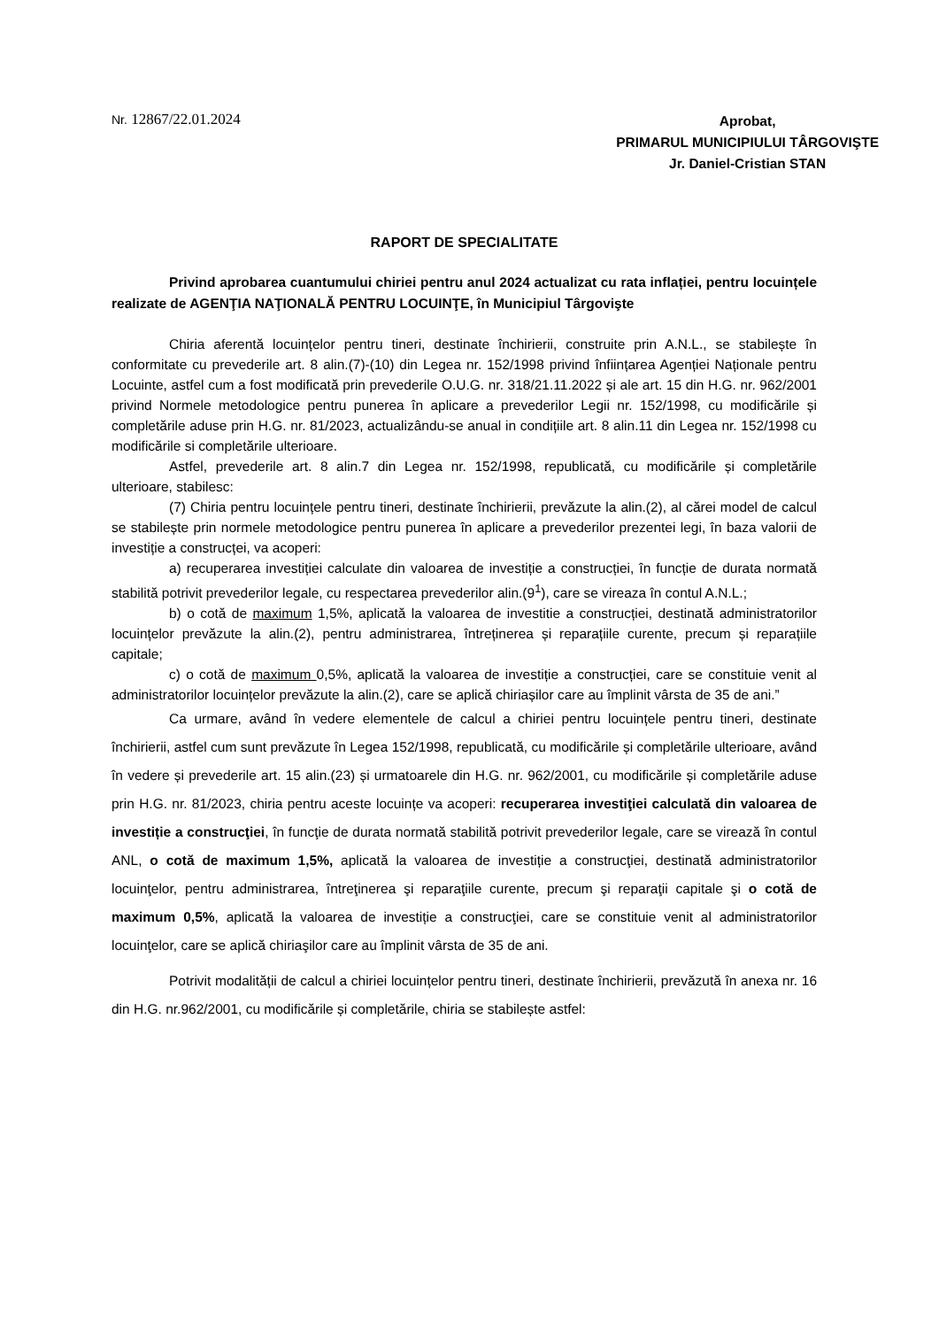Nr. 12867/22.01.2024
Aprobat,
PRIMARUL MUNICIPIULUI TÂRGOVIŞTE
Jr. Daniel-Cristian STAN
RAPORT DE SPECIALITATE
Privind aprobarea cuantumului chiriei pentru anul 2024 actualizat cu rata inflației, pentru locuințele realizate de AGENŢIA NAŢIONALĂ PENTRU LOCUINŢE, în Municipiul Târgovişte
Chiria aferentă locuințelor pentru tineri, destinate închirierii, construite prin A.N.L., se stabilește în conformitate cu prevederile art. 8 alin.(7)-(10) din Legea nr. 152/1998 privind înființarea Agenției Naționale pentru Locuinte, astfel cum a fost modificată prin prevederile O.U.G. nr. 318/21.11.2022 și ale art. 15 din H.G. nr. 962/2001 privind Normele metodologice pentru punerea în aplicare a prevederilor Legii nr. 152/1998, cu modificările și completările aduse prin H.G. nr. 81/2023, actualizându-se anual in condițiile art. 8 alin.11 din Legea nr. 152/1998 cu modificările si completările ulterioare.
Astfel, prevederile art. 8 alin.7 din Legea nr. 152/1998, republicată, cu modificările și completările ulterioare, stabilesc:
(7) Chiria pentru locuințele pentru tineri, destinate închirierii, prevăzute la alin.(2), al cărei model de calcul se stabilește prin normele metodologice pentru punerea în aplicare a prevederilor prezentei legi, în baza valorii de investiție a construcței, va acoperi:
a) recuperarea investiției calculate din valoarea de investiție a construcției, în funcție de durata normată stabilită potrivit prevederilor legale, cu respectarea prevederilor alin.(9<sup>1</sup>), care se vireaza în contul A.N.L.;
b) o cotă de maximum 1,5%, aplicată la valoarea de investitie a construcției, destinată administratorilor locuințelor prevăzute la alin.(2), pentru administrarea, întreținerea și reparațiile curente, precum și reparațiile capitale;
c) o cotă de maximum 0,5%, aplicată la valoarea de investiție a construcției, care se constituie venit al administratorilor locuințelor prevăzute la alin.(2), care se aplică chiriașilor care au împlinit vârsta de 35 de ani.”
Ca urmare, având în vedere elementele de calcul a chiriei pentru locuințele pentru tineri, destinate închirierii, astfel cum sunt prevăzute în Legea 152/1998, republicată, cu modificările și completările ulterioare, având în vedere și prevederile art. 15 alin.(23) și urmatoarele din H.G. nr. 962/2001, cu modificările și completările aduse prin H.G. nr. 81/2023, chiria pentru aceste locuințe va acoperi: recuperarea investiţiei calculată din valoarea de investiție a construcţiei, în funcţie de durata normată stabilită potrivit prevederilor legale, care se virează în contul ANL, o cotă de maximum 1,5%, aplicată la valoarea de investiție a construcţiei, destinată administratorilor locuinţelor, pentru administrarea, întreţinerea şi reparaţiile curente, precum şi reparaţii capitale şi o cotă de maximum 0,5%, aplicată la valoarea de investiție a construcţiei, care se constituie venit al administratorilor locuinţelor, care se aplică chiriaşilor care au împlinit vârsta de 35 de ani.
Potrivit modalității de calcul a chiriei locuințelor pentru tineri, destinate închirierii, prevăzută în anexa nr. 16 din H.G. nr.962/2001, cu modificările și completările, chiria se stabilește astfel: